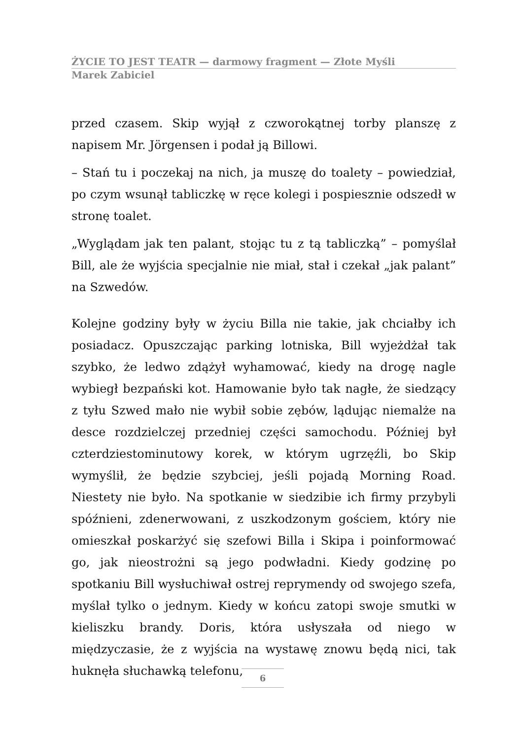ŻYCIE TO JEST TEATR — darmowy fragment — Złote Myśli
Marek Zabiciel
przed czasem. Skip wyjął z czworokątnej torby planszę z napisem Mr. Jörgensen i podał ją Billowi.
– Stań tu i poczekaj na nich, ja muszę do toalety – powiedział, po czym wsunął tabliczkę w ręce kolegi i pospiesznie odszedł w stronę toalet.
„Wyglądam jak ten palant, stojąc tu z tą tabliczką” – pomyślał Bill, ale że wyjścia specjalnie nie miał, stał i czekał „jak palant” na Szwedów.
Kolejne godziny były w życiu Billa nie takie, jak chciałby ich posiadacz. Opuszczając parking lotniska, Bill wyjeżdżał tak szybko, że ledwo zdążył wyhamować, kiedy na drogę nagle wybiegł bezpański kot. Hamowanie było tak nagłe, że siedzący z tyłu Szwed mało nie wybił sobie zębów, lądując niemalże na desce rozdzielczej przedniej części samochodu. Później był czterdziestominutowy korek, w którym ugrzęźli, bo Skip wymyślił, że będzie szybciej, jeśli pojadą Morning Road. Niestety nie było. Na spotkanie w siedzibie ich firmy przybyli spóźnieni, zdenerwowani, z uszkodzonym gościem, który nie omieszkał poskarżyć się szefowi Billa i Skipa i poinformować go, jak nieostrożni są jego podwładni. Kiedy godzinę po spotkaniu Bill wysłuchiwał ostrej reprymendy od swojego szefa, myślał tylko o jednym. Kiedy w końcu zatopi swoje smutki w kieliszku brandy. Doris, która usłyszała od niego w międzyczasie, że z wyjścia na wystawę znowu będą nici, tak huknęła słuchawką telefonu,
6